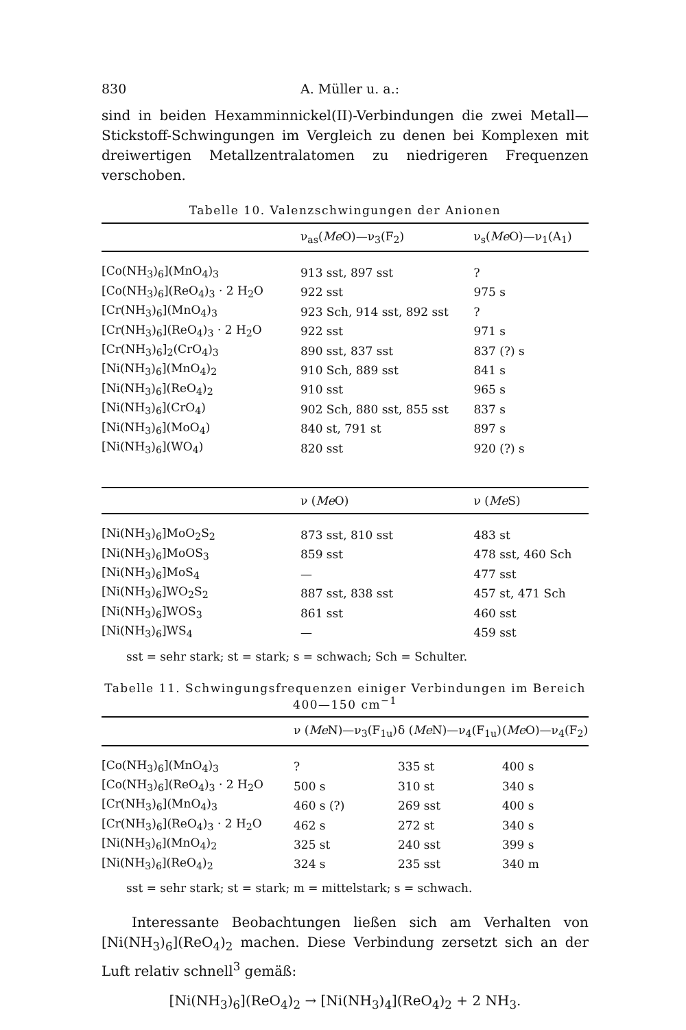830 A. Müller u. a.:
sind in beiden Hexamminnickel(II)-Verbindungen die zwei Metall—Stickstoff-Schwingungen im Vergleich zu denen bei Komplexen mit dreiwertigen Metallzentralatomen zu niedrigeren Frequenzen verschoben.
Tabelle 10. Valenzschwingungen der Anionen
| | ν<sub>as</sub>( Me O)—ν<sub>3</sub>(F<sub>2</sub>) | ν<sub>s</sub>( Me O)—ν<sub>1</sub>(A<sub>1</sub>) |
| --- | --- | --- |
| [Co(NH<sub>3</sub>)<sub>6</sub>](MnO<sub>4</sub>)<sub>3</sub> | 913 sst, 897 sst | ? |
| [Co(NH<sub>3</sub>)<sub>6</sub>](ReO<sub>4</sub>)<sub>3</sub> · 2 H<sub>2</sub>O | 922 sst | 975 s |
| [Cr(NH<sub>3</sub>)<sub>6</sub>](MnO<sub>4</sub>)<sub>3</sub> | 923 Sch, 914 sst, 892 sst | ? |
| [Cr(NH<sub>3</sub>)<sub>6</sub>](ReO<sub>4</sub>)<sub>3</sub> · 2 H<sub>2</sub>O | 922 sst | 971 s |
| [Cr(NH<sub>3</sub>)<sub>6</sub>]<sub>2</sub>(CrO<sub>4</sub>)<sub>3</sub> | 890 sst, 837 sst | 837 (?) s |
| [Ni(NH<sub>3</sub>)<sub>6</sub>](MnO<sub>4</sub>)<sub>2</sub> | 910 Sch, 889 sst | 841 s |
| [Ni(NH<sub>3</sub>)<sub>6</sub>](ReO<sub>4</sub>)<sub>2</sub> | 910 sst | 965 s |
| [Ni(NH<sub>3</sub>)<sub>6</sub>](CrO<sub>4</sub>) | 902 Sch, 880 sst, 855 sst | 837 s |
| [Ni(NH<sub>3</sub>)<sub>6</sub>](MoO<sub>4</sub>) | 840 st, 791 st | 897 s |
| [Ni(NH<sub>3</sub>)<sub>6</sub>](WO<sub>4</sub>) | 820 sst | 920 (?) s |
| | ν ( Me O) | ν ( Me S) |
| [Ni(NH<sub>3</sub>)<sub>6</sub>]MoO<sub>2</sub>S<sub>2</sub> | 873 sst, 810 sst | 483 st |
| [Ni(NH<sub>3</sub>)<sub>6</sub>]MoOS<sub>3</sub> | 859 sst | 478 sst, 460 Sch |
| [Ni(NH<sub>3</sub>)<sub>6</sub>]MoS<sub>4</sub> | — | 477 sst |
| [Ni(NH<sub>3</sub>)<sub>6</sub>]WO<sub>2</sub>S<sub>2</sub> | 887 sst, 838 sst | 457 st, 471 Sch |
| [Ni(NH<sub>3</sub>)<sub>6</sub>]WOS<sub>3</sub> | 861 sst | 460 sst |
| [Ni(NH<sub>3</sub>)<sub>6</sub>]WS<sub>4</sub> | — | 459 sst |
sst = sehr stark; st = stark; s = schwach; Sch = Schulter.
Tabelle 11. Schwingungsfrequenzen einiger Verbindungen im Bereich 400—150 cm<sup>−1</sup>
| | ν ( Me N)—ν<sub>3</sub>(F<sub>1u</sub>) | δ ( Me N)—ν<sub>4</sub>(F<sub>1u</sub>) | ( Me O)—ν<sub>4</sub>(F<sub>2</sub>) |
| --- | --- | --- | --- |
| [Co(NH<sub>3</sub>)<sub>6</sub>](MnO<sub>4</sub>)<sub>3</sub> | ? | 335 st | 400 s |
| [Co(NH<sub>3</sub>)<sub>6</sub>](ReO<sub>4</sub>)<sub>3</sub> · 2 H<sub>2</sub>O | 500 s | 310 st | 340 s |
| [Cr(NH<sub>3</sub>)<sub>6</sub>](MnO<sub>4</sub>)<sub>3</sub> | 460 s (?) | 269 sst | 400 s |
| [Cr(NH<sub>3</sub>)<sub>6</sub>](ReO<sub>4</sub>)<sub>3</sub> · 2 H<sub>2</sub>O | 462 s | 272 st | 340 s |
| [Ni(NH<sub>3</sub>)<sub>6</sub>](MnO<sub>4</sub>)<sub>2</sub> | 325 st | 240 sst | 399 s |
| [Ni(NH<sub>3</sub>)<sub>6</sub>](ReO<sub>4</sub>)<sub>2</sub> | 324 s | 235 sst | 340 m |
sst = sehr stark; st = stark; m = mittelstark; s = schwach.
Interessante Beobachtungen ließen sich am Verhalten von [Ni(NH<sub>3</sub>)<sub>6</sub>](ReO<sub>4</sub>)<sub>2</sub> machen. Diese Verbindung zersetzt sich an der Luft relativ schnell<sup>3</sup> gemäß:
[Ni(NH<sub>3</sub>)<sub>6</sub>](ReO<sub>4</sub>)<sub>2</sub> → [Ni(NH<sub>3</sub>)<sub>4</sub>](ReO<sub>4</sub>)<sub>2</sub> + 2 NH<sub>3</sub>.